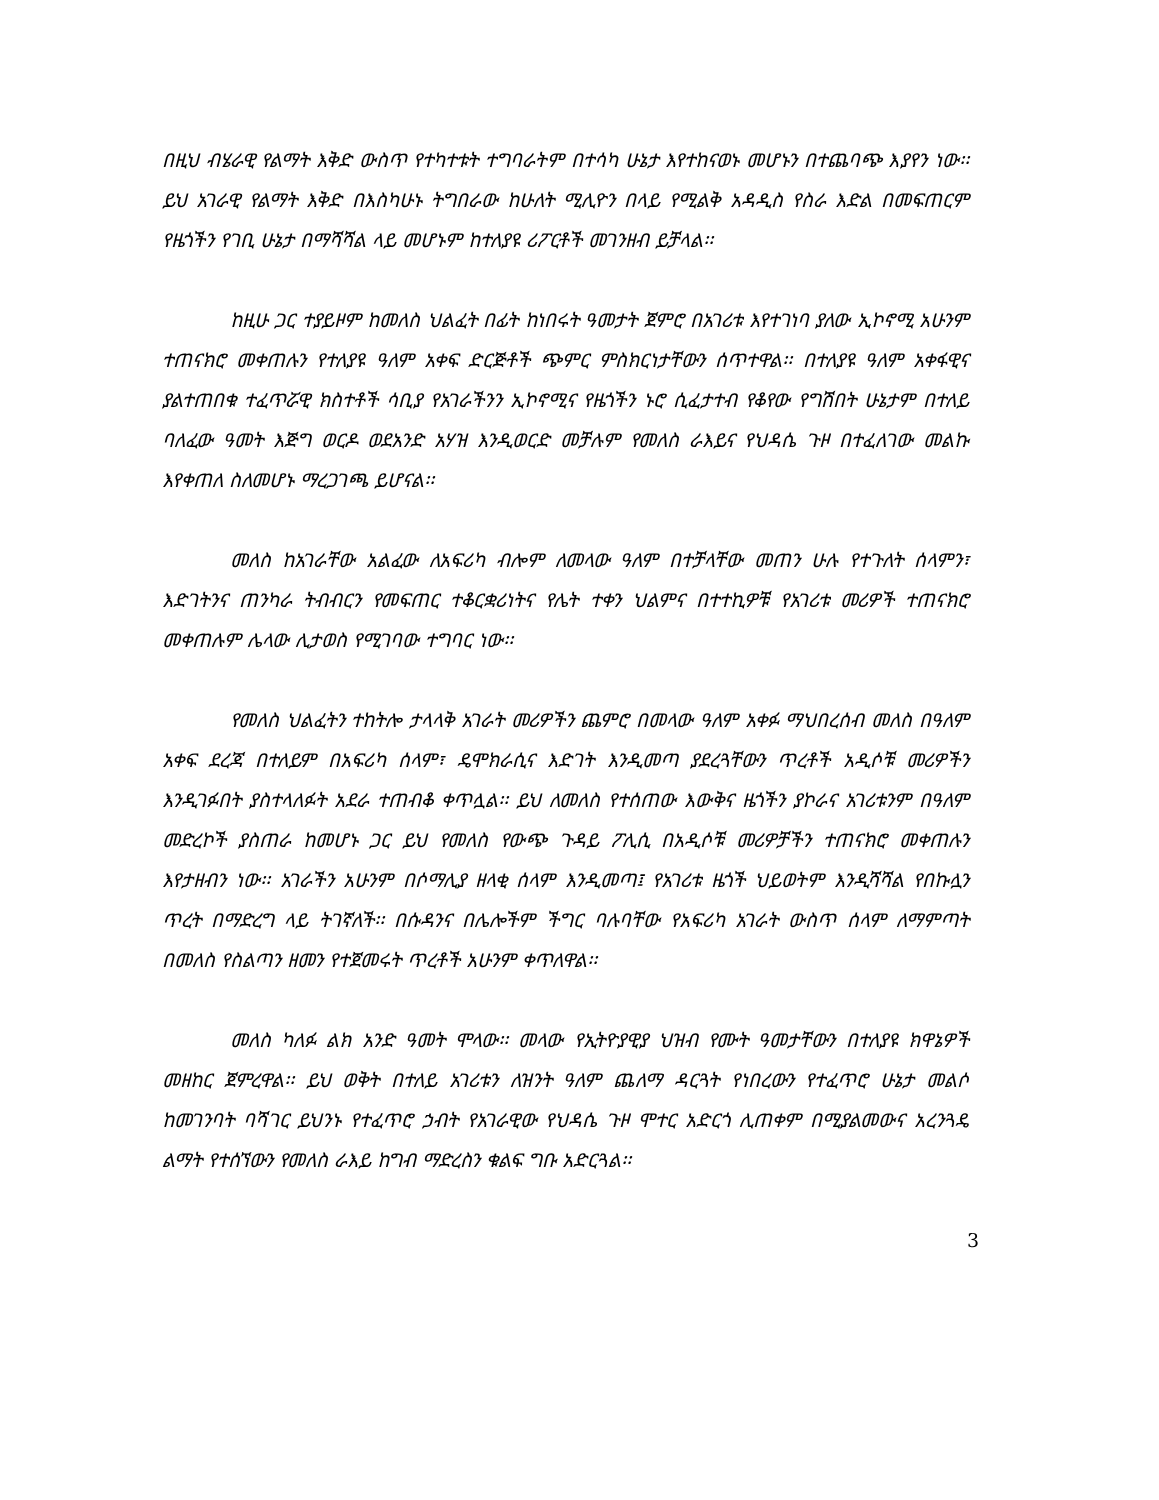በዚህ ብሄራዊ የልማት እቅድ ውስጥ የተካተቱት ተግባራትም በተሳካ ሁኔታ እየተከናወኑ መሆኑን በተጨባጭ እያየን ነው፡፡ ይህ አገራዊ የልማት እቅድ በእስካሁኑ ትግበራው ከሁለት ሚሊዮን በላይ የሚልቅ አዳዲስ የስራ እድል በመፍጠርም የዜጎችን የገቢ ሁኔታ በማሻሻል ላይ መሆኑም ከተለያዩ ሪፖርቶች መገንዘብ ይቻላል፡፡
ከዚሁ ጋር ተያይዞም ከመለስ ህልፈት በፊት ከነበሩት ዓመታት ጀምሮ በአገሪቱ እየተገነባ ያለው ኢኮኖሚ አሁንም ተጠናክሮ መቀጠሉን የተለያዩ ዓለም አቀፍ ድርጅቶች ጭምር ምስክርነታቸውን ሰጥተዋል፡፡ በተለያዩ ዓለም አቀፋዊና ያልተጠበቁ ተፈጥሯዊ ክስተቶች ሳቢያ የአገራችንን ኢኮኖሚና የዜጎችን ኑሮ ሲፈታተብ የቆየው የግሽበት ሁኔታም በተለይ ባለፈው ዓመት እጅግ ወርዶ ወደአንድ አሃዝ እንዲወርድ መቻሉም የመለስ ራእይና የህዳሴ ጉዞ በተፈለገው መልኩ እየቀጠለ ስለመሆኑ ማረጋገጫ ይሆናል፡፡
መለስ ከአገራቸው አልፈው ለአፍሪካ ብሎም ለመላው ዓለም በተቻላቸው መጠን ሁሉ የተጉለት ሰላምን፣ እድገትንና ጠንካራ ትብብርን የመፍጠር ተቆርቋሪነትና የሌት ተቀን ህልምና በተተኪዎቹ የአገሪቱ መሪዎች ተጠናክሮ መቀጠሉም ሌላው ሊታወስ የሚገባው ተግባር ነው፡፡
የመለስ ህልፈትን ተከትሎ ታላላቅ አገራት መሪዎችን ጨምሮ በመላው ዓለም አቀፉ ማህበረሰብ መለስ በዓለም አቀፍ ደረጃ በተለይም በአፍሪካ ሰላም፣ ዴሞክራሲና እድገት እንዲመጣ ያደረጓቸውን ጥረቶች አዲሶቹ መሪዎችን እንዲገፉበት ያስተላለፉት አደራ ተጠብቆ ቀጥሏል፡፡ ይህ ለመለስ የተሰጠው እውቅና ዜጎችን ያኮራና አገሪቱንም በዓለም መድረኮች ያስጠራ ከመሆኑ ጋር ይህ የመለስ የውጭ ጉዳይ ፖሊሲ በአዲሶቹ መሪዎቻችን ተጠናክሮ መቀጠሉን እየታዘብን ነው፡፡ አገራችን አሁንም በሶማሊያ ዘላቂ ሰላም እንዲመጣ፤ የአገሪቱ ዜጎች ህይወትም እንዲሻሻል የበኩሏን ጥረት በማድረግ ላይ ትገኛለች፡፡ በሱዳንና በሌሎችም ችግር ባሉባቸው የአፍሪካ አገራት ውስጥ ሰላም ለማምጣት በመለስ የስልጣን ዘመን የተጀመሩት ጥረቶች አሁንም ቀጥለዋል፡፡
መለስ ካለፉ ልክ አንድ ዓመት ሞላው፡፡ መላው የኢትዮያዊያ ህዝብ የሙት ዓመታቸውን በተለያዩ ክዋኔዎች መዘከር ጀምረዋል፡፡ ይህ ወቅት በተለይ አገሪቱን ለዝንት ዓለም ጨለማ ዳርጓት የነበረውን የተፈጥሮ ሁኔታ መልሶ ከመገንባት ባሻገር ይህንኑ የተፈጥሮ ኃብት የአገራዊው የህዳሴ ጉዞ ሞተር አድርጎ ሊጠቀም በሚያልመውና አረንጓዴ ልማት የተሰኘውን የመለስ ራእይ ከግብ ማድረስን ቁልፍ ግቡ አድርጓል፡፡
3